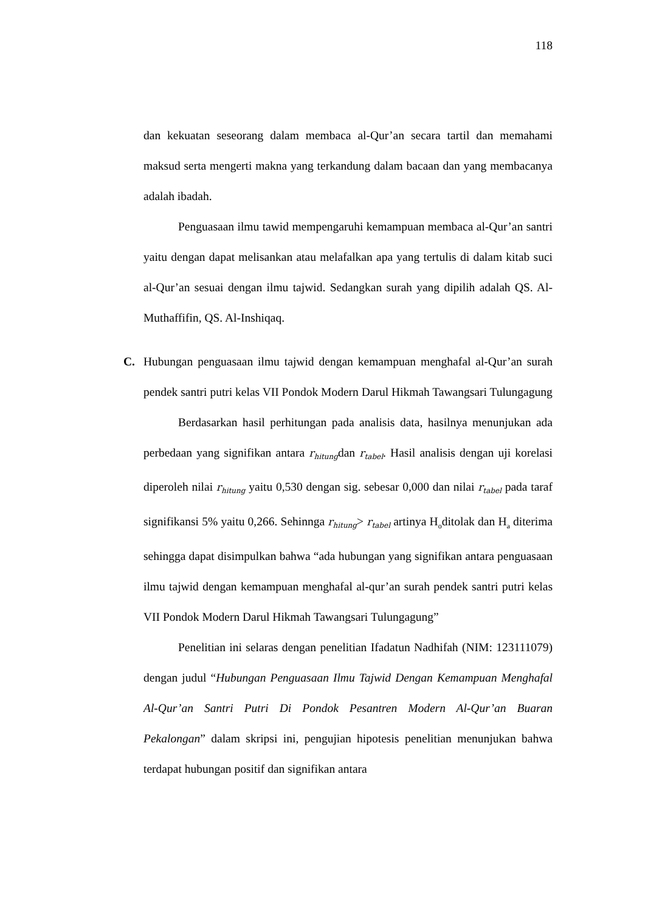118
dan kekuatan seseorang dalam membaca al-Qur’an secara tartil dan memahami maksud serta mengerti makna yang terkandung dalam bacaan dan yang membacanya adalah ibadah.
Penguasaan ilmu tawid mempengaruhi kemampuan membaca al-Qur’an santri yaitu dengan dapat melisankan atau melafalkan apa yang tertulis di dalam kitab suci al-Qur’an sesuai dengan ilmu tajwid. Sedangkan surah yang dipilih adalah QS. Al-Muthaffifin, QS. Al-Inshiqaq.
C. Hubungan penguasaan ilmu tajwid dengan kemampuan menghafal al-Qur’an surah pendek santri putri kelas VII Pondok Modern Darul Hikmah Tawangsari Tulungagung
Berdasarkan hasil perhitungan pada analisis data, hasilnya menunjukan ada perbedaan yang signifikan antara r<sub>hitung</sub>dan r<sub>tabel</sub>. Hasil analisis dengan uji korelasi diperoleh nilai r<sub>hitung</sub> yaitu 0,530 dengan sig. sebesar 0,000 dan nilai r<sub>tabel</sub> pada taraf signifikansi 5% yaitu 0,266. Sehinnga r<sub>hitung</sub>> r<sub>tabel</sub> artinya H<sub>o</sub>ditolak dan H<sub>a</sub> diterima sehingga dapat disimpulkan bahwa “ada hubungan yang signifikan antara penguasaan ilmu tajwid dengan kemampuan menghafal al-qur’an surah pendek santri putri kelas VII Pondok Modern Darul Hikmah Tawangsari Tulungagung”
Penelitian ini selaras dengan penelitian Ifadatun Nadhifah (NIM: 123111079) dengan judul “Hubungan Penguasaan Ilmu Tajwid Dengan Kemampuan Menghafal Al-Qur’an Santri Putri Di Pondok Pesantren Modern Al-Qur’an Buaran Pekalongan” dalam skripsi ini, pengujian hipotesis penelitian menunjukan bahwa terdapat hubungan positif dan signifikan antara